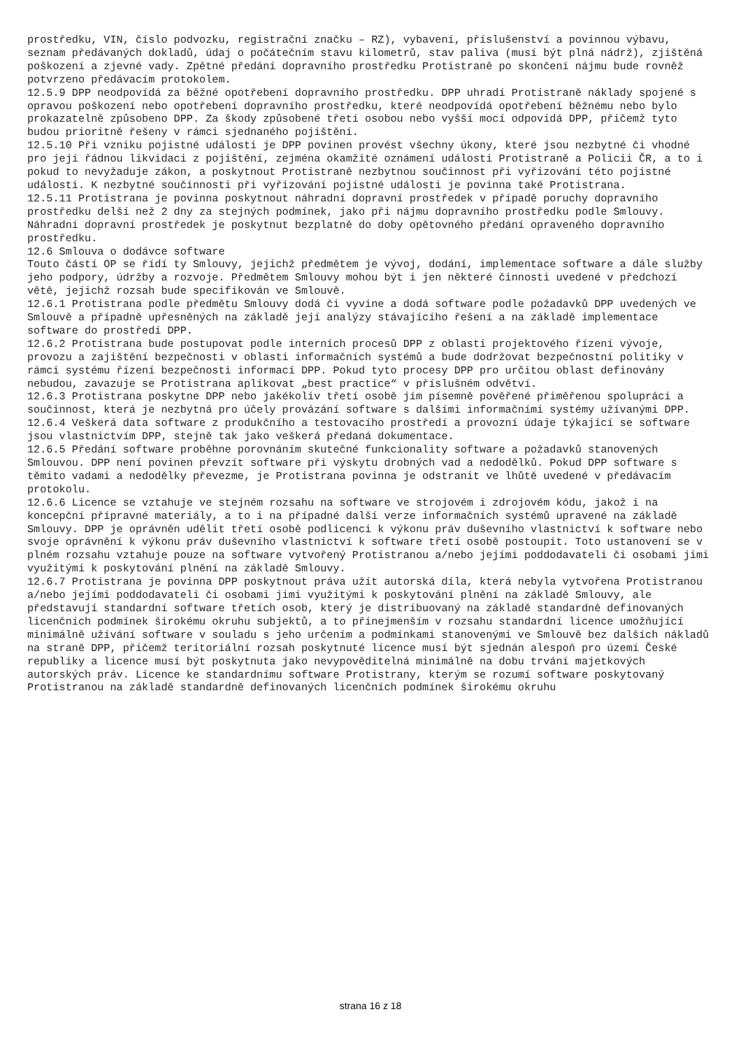prostředku, VIN, číslo podvozku, registrační značku – RZ), vybavení, příslušenství a povinnou výbavu, seznam předávaných dokladů, údaj o počátečním stavu kilometrů, stav paliva (musí být plná nádrž), zjištěná poškození a zjevné vady. Zpětné předání dopravního prostředku Protistraně po skončení nájmu bude rovněž potvrzeno předávacím protokolem.
12.5.9 DPP neodpovídá za běžné opotřebení dopravního prostředku. DPP uhradí Protistraně náklady spojené s opravou poškození nebo opotřebení dopravního prostředku, které neodpovídá opotřebení běžnému nebo bylo prokazatelně způsobeno DPP. Za škody způsobené třetí osobou nebo vyšší mocí odpovídá DPP, přičemž tyto budou prioritně řešeny v rámci sjednaného pojištění.
12.5.10 Při vzniku pojistné události je DPP povinen provést všechny úkony, které jsou nezbytné či vhodné pro její řádnou likvidaci z pojištění, zejména okamžité oznámení události Protistraně a Policii ČR, a to i pokud to nevyžaduje zákon, a poskytnout Protistraně nezbytnou součinnost při vyřizování této pojistné události. K nezbytné součinnosti při vyřizování pojistné události je povinna také Protistrana.
12.5.11 Protistrana je povinna poskytnout náhradní dopravní prostředek v případě poruchy dopravního prostředku delší než 2 dny za stejných podmínek, jako při nájmu dopravního prostředku podle Smlouvy. Náhradní dopravní prostředek je poskytnut bezplatně do doby opětovného předání opraveného dopravního prostředku.
12.6 Smlouva o dodávce software
Touto částí OP se řídí ty Smlouvy, jejichž předmětem je vývoj, dodání, implementace software a dále služby jeho podpory, údržby a rozvoje. Předmětem Smlouvy mohou být i jen některé činnosti uvedené v předchozí větě, jejichž rozsah bude specifikován ve Smlouvě.
12.6.1 Protistrana podle předmětu Smlouvy dodá či vyvine a dodá software podle požadavků DPP uvedených ve Smlouvě a případně upřesněných na základě její analýzy stávajícího řešení a na základě implementace software do prostředí DPP.
12.6.2 Protistrana bude postupovat podle interních procesů DPP z oblasti projektového řízení vývoje, provozu a zajištění bezpečnosti v oblasti informačních systémů a bude dodržovat bezpečnostní politiky v rámci systému řízení bezpečnosti informací DPP. Pokud tyto procesy DPP pro určitou oblast definovány nebudou, zavazuje se Protistrana aplikovat „best practice“ v příslušném odvětví.
12.6.3 Protistrana poskytne DPP nebo jakékoliv třetí osobě jím písemně pověřené přiměřenou spolupráci a součinnost, která je nezbytná pro účely provázání software s dalšími informačními systémy užívanými DPP.
12.6.4 Veškerá data software z produkčního a testovacího prostředí a provozní údaje týkající se software jsou vlastnictvím DPP, stejně tak jako veškerá předaná dokumentace.
12.6.5 Předání software proběhne porovnáním skutečné funkcionality software a požadavků stanovených Smlouvou. DPP není povinen převzít software při výskytu drobných vad a nedodělků. Pokud DPP software s těmito vadami a nedodělky převezme, je Protistrana povinna je odstranit ve lhůtě uvedené v předávacím protokolu.
12.6.6 Licence se vztahuje ve stejném rozsahu na software ve strojovém i zdrojovém kódu, jakož i na koncepční přípravné materiály, a to i na případné další verze informačních systémů upravené na základě Smlouvy. DPP je oprávněn udělit třetí osobě podlicenci k výkonu práv duševního vlastnictví k software nebo svoje oprávnění k výkonu práv duševního vlastnictví k software třetí osobě postoupit. Toto ustanovení se v plném rozsahu vztahuje pouze na software vytvořený Protistranou a/nebo jejími poddodavateli či osobami jimi využitými k poskytování plnění na základě Smlouvy.
12.6.7 Protistrana je povinna DPP poskytnout práva užít autorská díla, která nebyla vytvořena Protistranou a/nebo jejími poddodavateli či osobami jimi využitými k poskytování plnění na základě Smlouvy, ale představují standardní software třetích osob, který je distribuovaný na základě standardně definovaných licenčních podmínek širokému okruhu subjektů, a to přinejmenším v rozsahu standardní licence umožňující minimálně užívání software v souladu s jeho určením a podmínkami stanovenými ve Smlouvě bez dalších nákladů na straně DPP, přičemž teritoriální rozsah poskytnuté licence musí být sjednán alespoň pro území České republiky a licence musí být poskytnuta jako nevypověditelná minimálně na dobu trvání majetkových autorských práv. Licence ke standardnímu software Protistrany, kterým se rozumí software poskytovaný Protistranou na základě standardně definovaných licenčních podmínek širokému okruhu
strana 16 z 18